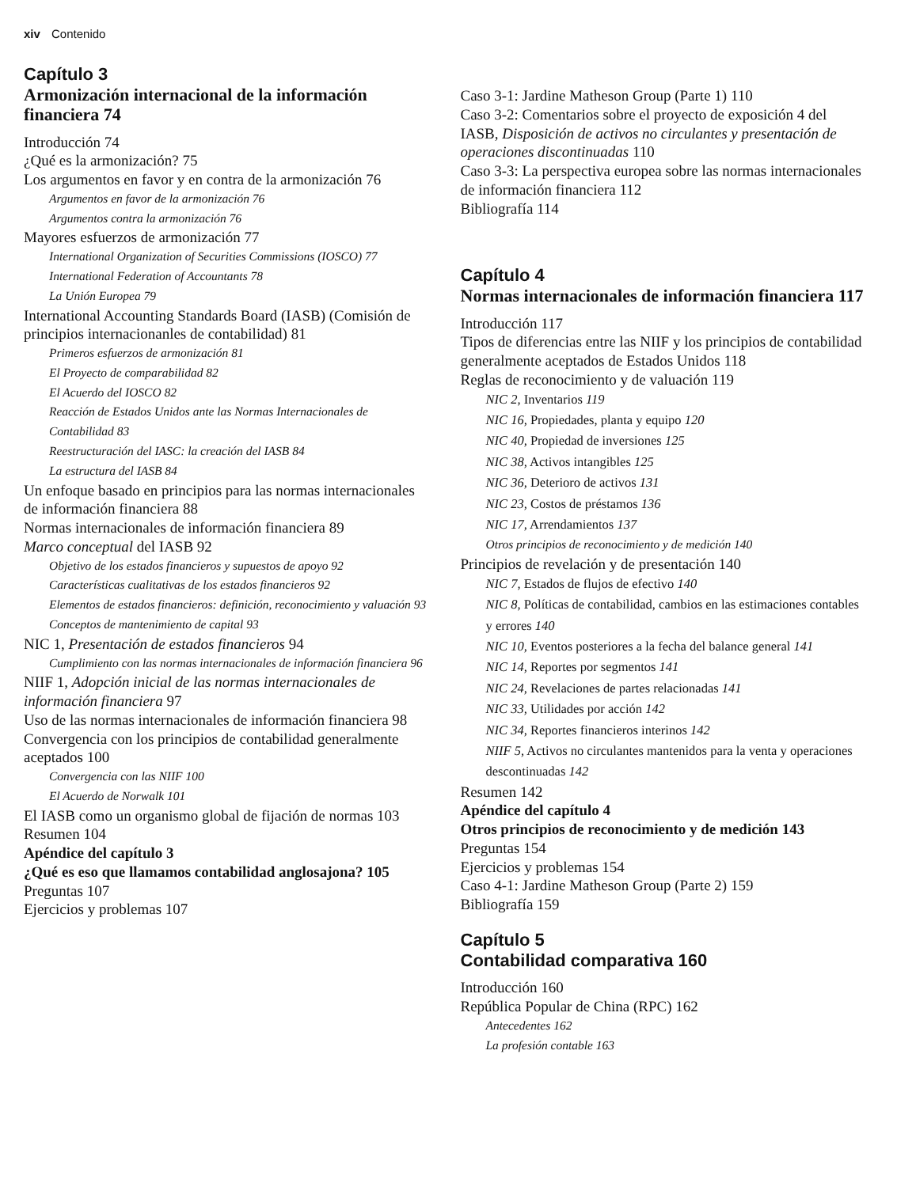xiv Contenido
Capítulo 3
Armonización internacional de la información financiera 74
Introducción 74
¿Qué es la armonización? 75
Los argumentos en favor y en contra de la armonización 76
Argumentos en favor de la armonización 76
Argumentos contra la armonización 76
Mayores esfuerzos de armonización 77
International Organization of Securities Commissions (IOSCO) 77
International Federation of Accountants 78
La Unión Europea 79
International Accounting Standards Board (IASB) (Comisión de principios internacionanles de contabilidad) 81
Primeros esfuerzos de armonización 81
El Proyecto de comparabilidad 82
El Acuerdo del IOSCO 82
Reacción de Estados Unidos ante las Normas Internacionales de Contabilidad 83
Reestructuración del IASC: la creación del IASB 84
La estructura del IASB 84
Un enfoque basado en principios para las normas internacionales de información financiera 88
Normas internacionales de información financiera 89
Marco conceptual del IASB 92
Objetivo de los estados financieros y supuestos de apoyo 92
Características cualitativas de los estados financieros 92
Elementos de estados financieros: definición, reconocimiento y valuación 93
Conceptos de mantenimiento de capital 93
NIC 1, Presentación de estados financieros 94
Cumplimiento con las normas internacionales de información financiera 96
NIIF 1, Adopción inicial de las normas internacionales de información financiera 97
Uso de las normas internacionales de información financiera 98
Convergencia con los principios de contabilidad generalmente aceptados 100
Convergencia con las NIIF 100
El Acuerdo de Norwalk 101
El IASB como un organismo global de fijación de normas 103
Resumen 104
Apéndice del capítulo 3
¿Qué es eso que llamamos contabilidad anglosajona? 105
Preguntas 107
Ejercicios y problemas 107
Caso 3-1: Jardine Matheson Group (Parte 1) 110
Caso 3-2: Comentarios sobre el proyecto de exposición 4 del IASB, Disposición de activos no circulantes y presentación de operaciones discontinuadas 110
Caso 3-3: La perspectiva europea sobre las normas internacionales de información financiera 112
Bibliografía 114
Capítulo 4
Normas internacionales de información financiera 117
Introducción 117
Tipos de diferencias entre las NIIF y los principios de contabilidad generalmente aceptados de Estados Unidos 118
Reglas de reconocimiento y de valuación 119
NIC 2, Inventarios 119
NIC 16, Propiedades, planta y equipo 120
NIC 40, Propiedad de inversiones 125
NIC 38, Activos intangibles 125
NIC 36, Deterioro de activos 131
NIC 23, Costos de préstamos 136
NIC 17, Arrendamientos 137
Otros principios de reconocimiento y de medición 140
Principios de revelación y de presentación 140
NIC 7, Estados de flujos de efectivo 140
NIC 8, Políticas de contabilidad, cambios en las estimaciones contables y errores 140
NIC 10, Eventos posteriores a la fecha del balance general 141
NIC 14, Reportes por segmentos 141
NIC 24, Revelaciones de partes relacionadas 141
NIC 33, Utilidades por acción 142
NIC 34, Reportes financieros interinos 142
NIIF 5, Activos no circulantes mantenidos para la venta y operaciones descontinuadas 142
Resumen 142
Apéndice del capítulo 4
Otros principios de reconocimiento y de medición 143
Preguntas 154
Ejercicios y problemas 154
Caso 4-1: Jardine Matheson Group (Parte 2) 159
Bibliografía 159
Capítulo 5
Contabilidad comparativa 160
Introducción 160
República Popular de China (RPC) 162
Antecedentes 162
La profesión contable 163